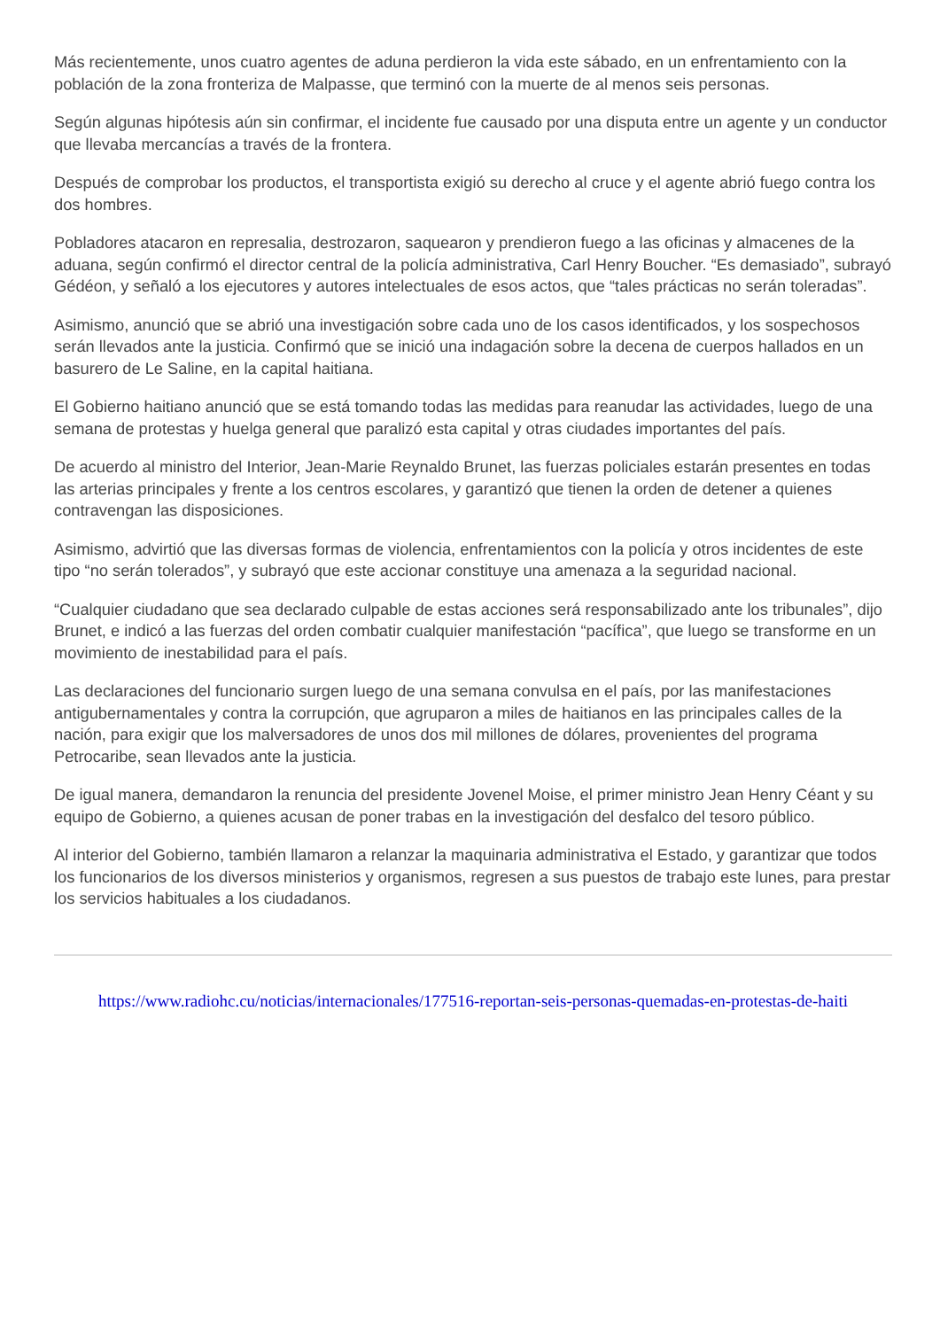Más recientemente, unos cuatro agentes de aduna perdieron la vida este sábado, en un enfrentamiento con la población de la zona fronteriza de Malpasse, que terminó con la muerte de al menos seis personas.
Según algunas hipótesis aún sin confirmar, el incidente fue causado por una disputa entre un agente y un conductor que llevaba mercancías a través de la frontera.
Después de comprobar los productos, el transportista exigió su derecho al cruce y el agente abrió fuego contra los dos hombres.
Pobladores atacaron en represalia, destrozaron, saquearon y prendieron fuego a las oficinas y almacenes de la aduana, según confirmó el director central de la policía administrativa, Carl Henry Boucher. “Es demasiado”, subrayó Gédéon, y señaló a los ejecutores y autores intelectuales de esos actos, que “tales prácticas no serán toleradas”.
Asimismo, anunció que se abrió una investigación sobre cada uno de los casos identificados, y los sospechosos serán llevados ante la justicia. Confirmó que se inició una indagación sobre la decena de cuerpos hallados en un basurero de Le Saline, en la capital haitiana.
El Gobierno haitiano anunció que se está tomando todas las medidas para reanudar las actividades, luego de una semana de protestas y huelga general que paralizó esta capital y otras ciudades importantes del país.
De acuerdo al ministro del Interior, Jean-Marie Reynaldo Brunet, las fuerzas policiales estarán presentes en todas las arterias principales y frente a los centros escolares, y garantizó que tienen la orden de detener a quienes contravengan las disposiciones.
Asimismo, advirtió que las diversas formas de violencia, enfrentamientos con la policía y otros incidentes de este tipo “no serán tolerados”, y subrayó que este accionar constituye una amenaza a la seguridad nacional.
“Cualquier ciudadano que sea declarado culpable de estas acciones será responsabilizado ante los tribunales”, dijo Brunet, e indicó a las fuerzas del orden combatir cualquier manifestación “pacífica”, que luego se transforme en un movimiento de inestabilidad para el país.
Las declaraciones del funcionario surgen luego de una semana convulsa en el país, por las manifestaciones antigubernamentales y contra la corrupción, que agruparon a miles de haitianos en las principales calles de la nación, para exigir que los malversadores de unos dos mil millones de dólares, provenientes del programa Petrocaribe, sean llevados ante la justicia.
De igual manera, demandaron la renuncia del presidente Jovenel Moise, el primer ministro Jean Henry Céant y su equipo de Gobierno, a quienes acusan de poner trabas en la investigación del desfalco del tesoro público.
Al interior del Gobierno, también llamaron a relanzar la maquinaria administrativa el Estado, y garantizar que todos los funcionarios de los diversos ministerios y organismos, regresen a sus puestos de trabajo este lunes, para prestar los servicios habituales a los ciudadanos.
https://www.radiohc.cu/noticias/internacionales/177516-reportan-seis-personas-quemadas-en-protestas-de-haiti